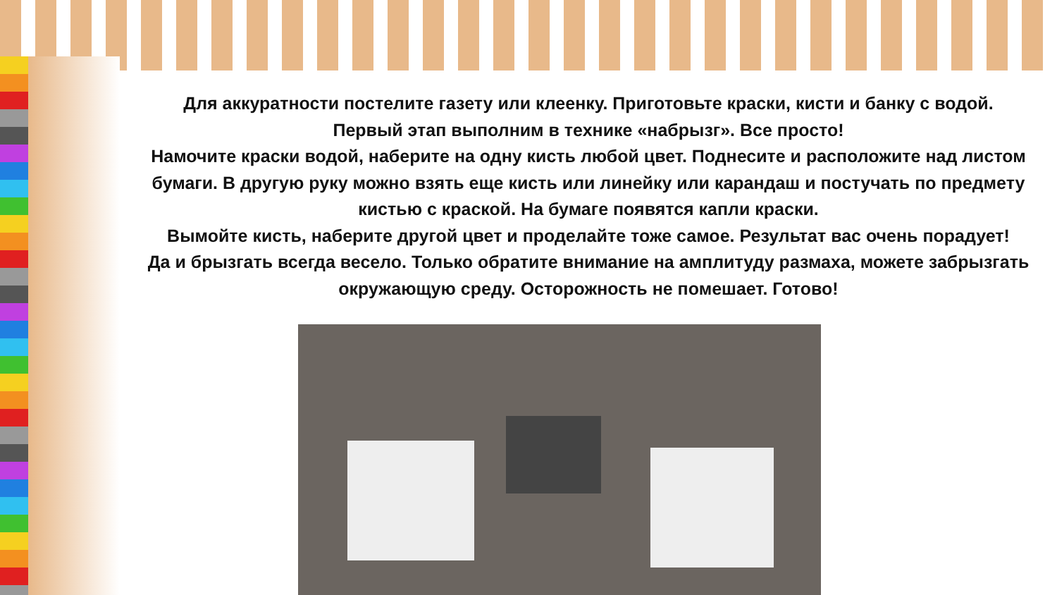Для аккуратности постелите газету или клеенку. Приготовьте краски, кисти и банку с водой.
Первый этап выполним в технике «набрызг». Все просто!
Намочите краски водой, наберите на одну кисть любой цвет. Поднесите и расположите над листом бумаги. В другую руку можно взять еще кисть или линейку или карандаш и постучать по предмету кистью с краской. На бумаге появятся капли краски.
Вымойте кисть, наберите другой цвет и проделайте тоже самое. Результат вас очень порадует!
Да и брызгать всегда весело. Только обратите внимание на амплитуду размаха, можете забрызгать окружающую среду. Осторожность не помешает. Готово!